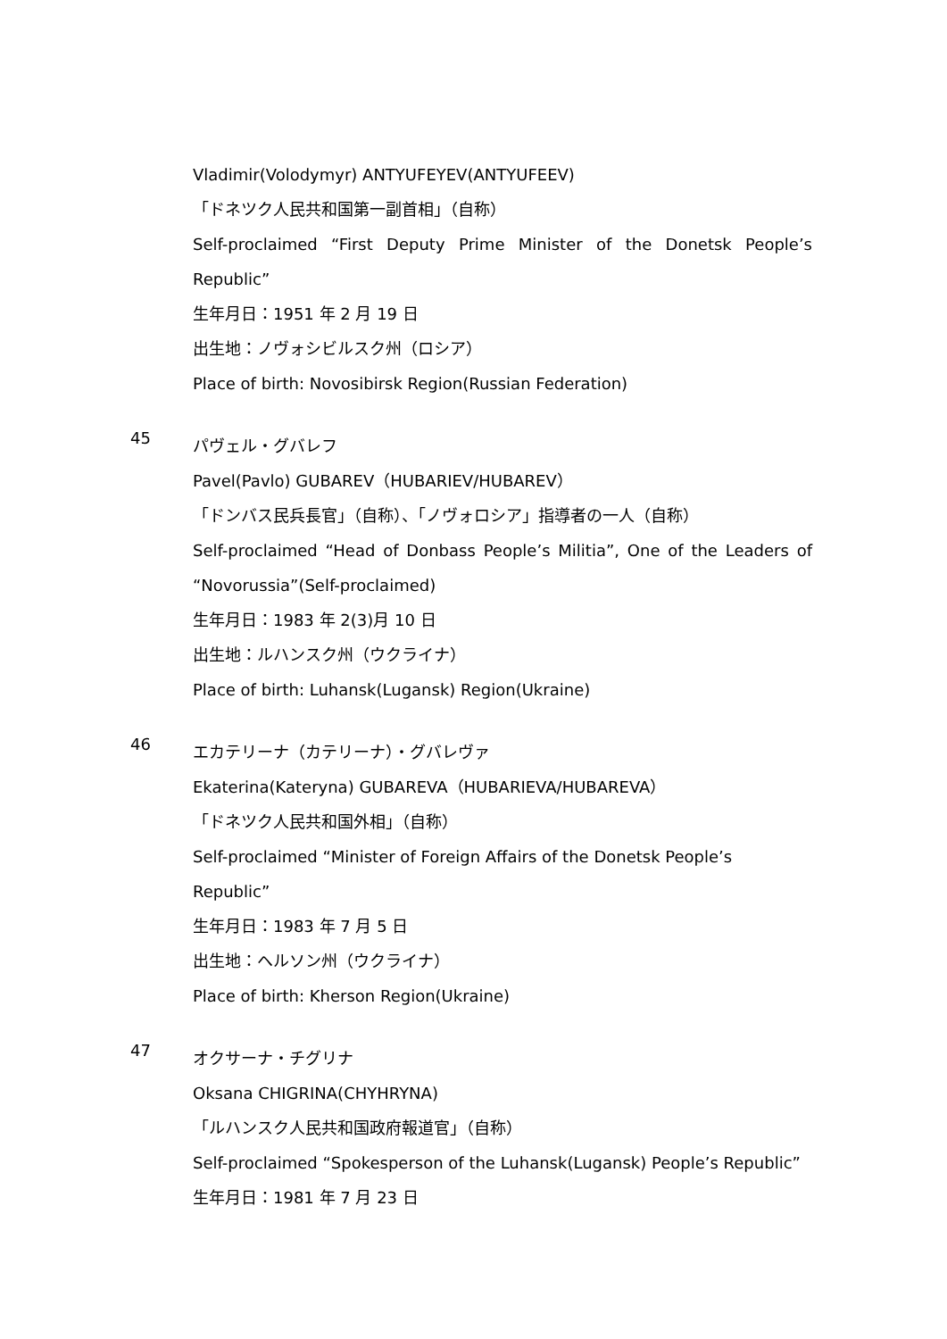Vladimir(Volodymyr) ANTYUFEYEV(ANTYUFEEV)
「ドネツク人民共和国第一副首相」（自称）
Self-proclaimed “First Deputy Prime Minister of the Donetsk People’s Republic”
生年月日：1951 年 2 月 19 日
出生地：ノヴォシビルスク州（ロシア）
Place of birth: Novosibirsk Region(Russian Federation)
45
パヴェル・グバレフ
Pavel(Pavlo) GUBAREV（HUBARIEV/HUBAREV）
「ドンバス民兵長官」（自称）、「ノヴォロシア」指導者の一人（自称）
Self-proclaimed “Head of Donbass People’s Militia”, One of the Leaders of “Novorussia”(Self-proclaimed)
生年月日：1983 年 2(3)月 10 日
出生地：ルハンスク州（ウクライナ）
Place of birth: Luhansk(Lugansk) Region(Ukraine)
46
エカテリーナ（カテリーナ）・グバレヴァ
Ekaterina(Kateryna) GUBAREVA（HUBARIEVA/HUBAREVA）
「ドネツク人民共和国外相」（自称）
Self-proclaimed “Minister of Foreign Affairs of the Donetsk People’s Republic”
生年月日：1983 年 7 月 5 日
出生地：ヘルソン州（ウクライナ）
Place of birth: Kherson Region(Ukraine)
47
オクサーナ・チグリナ
Oksana CHIGRINA(CHYHRYNA)
「ルハンスク人民共和国政府報道官」（自称）
Self-proclaimed “Spokesperson of the Luhansk(Lugansk) People’s Republic”
生年月日：1981 年 7 月 23 日